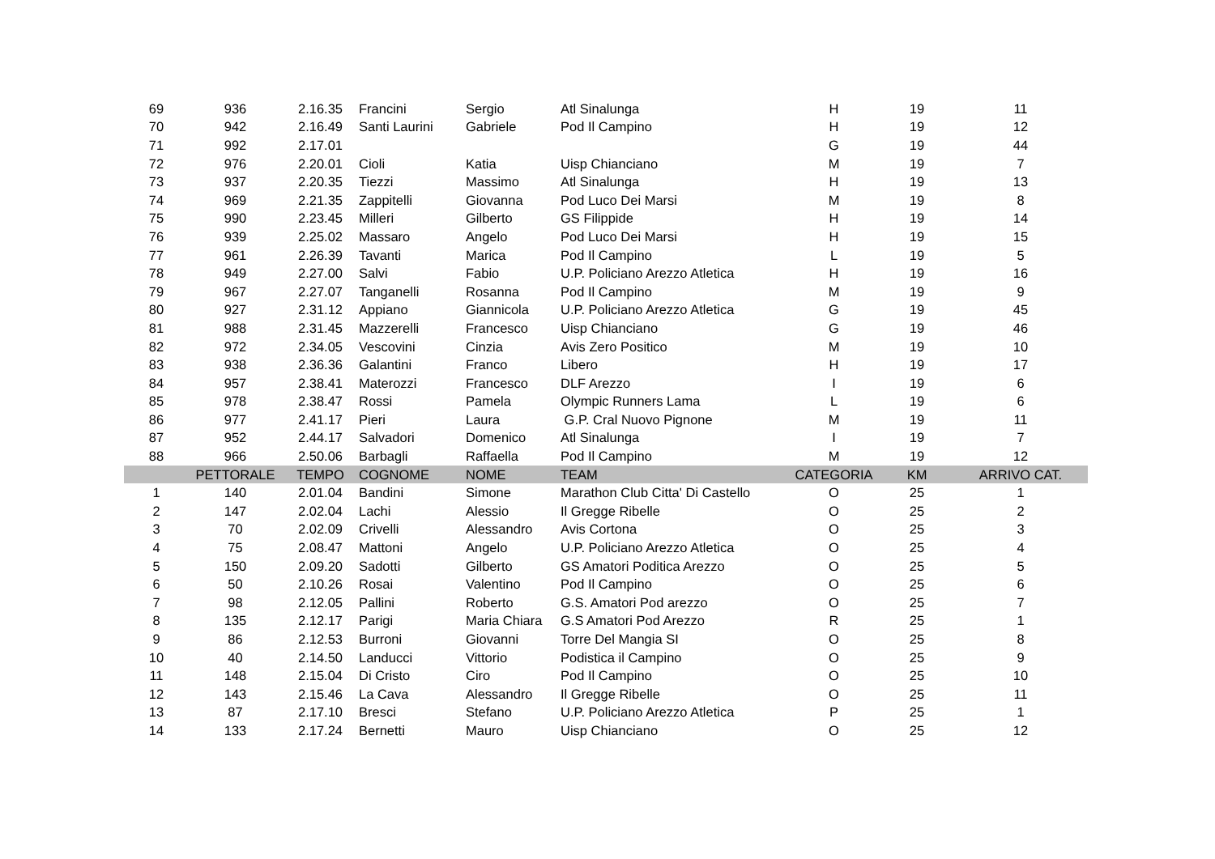| 69 | 936 | 2.16.35 | Francini | Sergio | Atl Sinalunga | H | 19 | 11 |
| 70 | 942 | 2.16.49 | Santi Laurini | Gabriele | Pod Il Campino | H | 19 | 12 |
| 71 | 992 | 2.17.01 | | | | G | 19 | 44 |
| 72 | 976 | 2.20.01 | Cioli | Katia | Uisp Chianciano | M | 19 | 7 |
| 73 | 937 | 2.20.35 | Tiezzi | Massimo | Atl Sinalunga | H | 19 | 13 |
| 74 | 969 | 2.21.35 | Zappitelli | Giovanna | Pod Luco Dei Marsi | M | 19 | 8 |
| 75 | 990 | 2.23.45 | Milleri | Gilberto | GS Filippide | H | 19 | 14 |
| 76 | 939 | 2.25.02 | Massaro | Angelo | Pod Luco Dei Marsi | H | 19 | 15 |
| 77 | 961 | 2.26.39 | Tavanti | Marica | Pod Il Campino | L | 19 | 5 |
| 78 | 949 | 2.27.00 | Salvi | Fabio | U.P. Policiano Arezzo Atletica | H | 19 | 16 |
| 79 | 967 | 2.27.07 | Tanganelli | Rosanna | Pod Il Campino | M | 19 | 9 |
| 80 | 927 | 2.31.12 | Appiano | Giannicola | U.P. Policiano Arezzo Atletica | G | 19 | 45 |
| 81 | 988 | 2.31.45 | Mazzerelli | Francesco | Uisp Chianciano | G | 19 | 46 |
| 82 | 972 | 2.34.05 | Vescovini | Cinzia | Avis Zero Positico | M | 19 | 10 |
| 83 | 938 | 2.36.36 | Galantini | Franco | Libero | H | 19 | 17 |
| 84 | 957 | 2.38.41 | Materozzi | Francesco | DLF Arezzo | I | 19 | 6 |
| 85 | 978 | 2.38.47 | Rossi | Pamela | Olympic Runners Lama | L | 19 | 6 |
| 86 | 977 | 2.41.17 | Pieri | Laura | G.P. Cral Nuovo Pignone | M | 19 | 11 |
| 87 | 952 | 2.44.17 | Salvadori | Domenico | Atl Sinalunga | I | 19 | 7 |
| 88 | 966 | 2.50.06 | Barbagli | Raffaella | Pod Il Campino | M | 19 | 12 |
| | PETTORALE | TEMPO | COGNOME | NOME | TEAM | CATEGORIA | KM | ARRIVO CAT. |
| 1 | 140 | 2.01.04 | Bandini | Simone | Marathon Club Citta' Di Castello | O | 25 | 1 |
| 2 | 147 | 2.02.04 | Lachi | Alessio | Il Gregge Ribelle | O | 25 | 2 |
| 3 | 70 | 2.02.09 | Crivelli | Alessandro | Avis Cortona | O | 25 | 3 |
| 4 | 75 | 2.08.47 | Mattoni | Angelo | U.P. Policiano Arezzo Atletica | O | 25 | 4 |
| 5 | 150 | 2.09.20 | Sadotti | Gilberto | GS Amatori Poditica Arezzo | O | 25 | 5 |
| 6 | 50 | 2.10.26 | Rosai | Valentino | Pod Il Campino | O | 25 | 6 |
| 7 | 98 | 2.12.05 | Pallini | Roberto | G.S. Amatori Pod arezzo | O | 25 | 7 |
| 8 | 135 | 2.12.17 | Parigi | Maria Chiara | G.S Amatori Pod Arezzo | R | 25 | 1 |
| 9 | 86 | 2.12.53 | Burroni | Giovanni | Torre Del Mangia SI | O | 25 | 8 |
| 10 | 40 | 2.14.50 | Landucci | Vittorio | Podistica il Campino | O | 25 | 9 |
| 11 | 148 | 2.15.04 | Di Cristo | Ciro | Pod Il Campino | O | 25 | 10 |
| 12 | 143 | 2.15.46 | La Cava | Alessandro | Il Gregge Ribelle | O | 25 | 11 |
| 13 | 87 | 2.17.10 | Bresci | Stefano | U.P. Policiano Arezzo Atletica | P | 25 | 1 |
| 14 | 133 | 2.17.24 | Bernetti | Mauro | Uisp Chianciano | O | 25 | 12 |